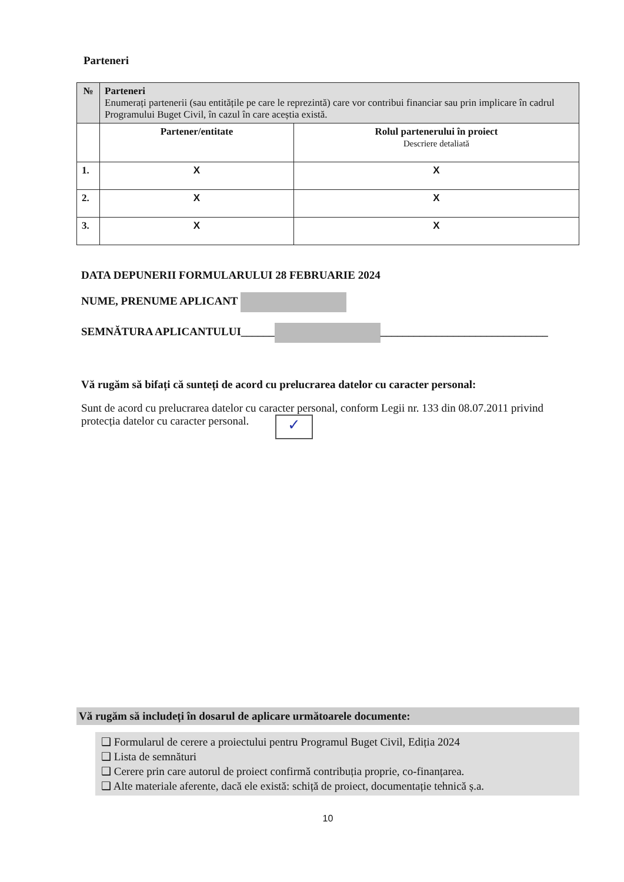Parteneri
| № | Parteneri Enumerați partenerii (sau entitățile pe care le reprezintă) care vor contribui financiar sau prin implicare în cadrul Programului Buget Civil, în cazul în care aceștia există. | |
| | Partener/entitate | Rolul partenerului în proiect Descriere detaliată |
| 1. | X | X |
| 2. | X | X |
| 3. | X | X |
DATA DEPUNERII FORMULARULUI 28 FEBRUARIE 2024
NUME, PRENUME APLICANT
SEMNĂTURA APLICANTULUI______ ______________________________
Vă rugăm să bifați că sunteți de acord cu prelucrarea datelor cu caracter personal:
Sunt de acord cu prelucrarea datelor cu caracter personal, conform Legii nr. 133 din 08.07.2011 privind protecția datelor cu caracter personal. ✓
Vă rugăm să includeți în dosarul de aplicare următoarele documente:
❑ Formularul de cerere a proiectului pentru Programul Buget Civil, Ediția 2024
❑ Lista de semnături
❑ Cerere prin care autorul de proiect confirmă contribuția proprie, co-finanțarea.
❑ Alte materiale aferente, dacă ele există: schiță de proiect, documentație tehnică ș.a.
10